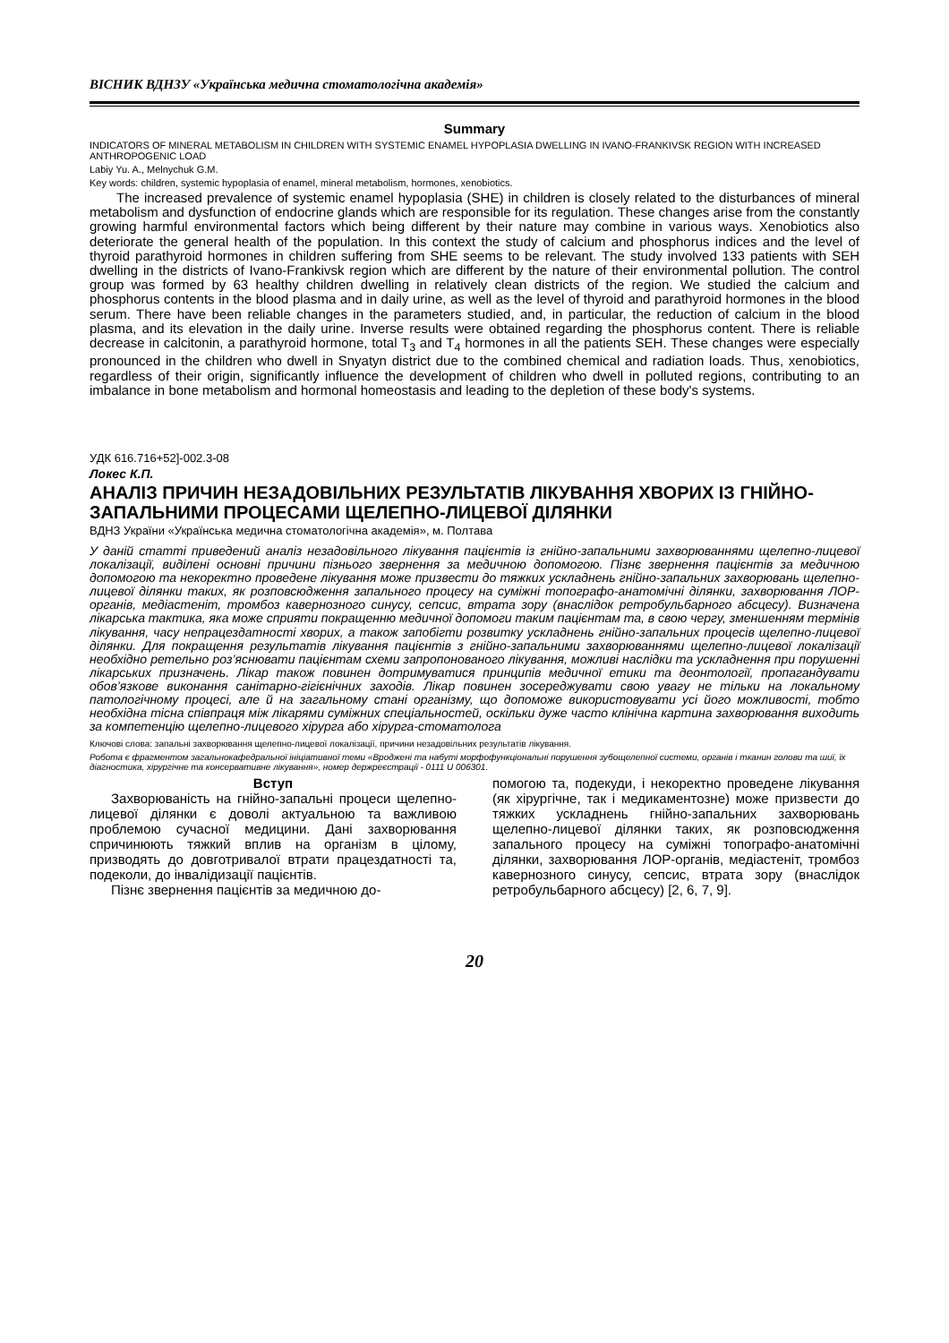ВІСНИК ВДНЗУ «Українська медична стоматологічна академія»
Summary
INDICATORS OF MINERAL METABOLISM IN CHILDREN WITH SYSTEMIC ENAMEL HYPOPLASIA DWELLING IN IVANO-FRANKIVSK REGION WITH INCREASED ANTHROPOGENIC LOAD
Labiy Yu. A., Melnychuk G.M.
Key words: children, systemic hypoplasia of enamel, mineral metabolism, hormones, xenobiotics.
The increased prevalence of systemic enamel hypoplasia (SHE) in children is closely related to the disturbances of mineral metabolism and dysfunction of endocrine glands which are responsible for its regulation. These changes arise from the constantly growing harmful environmental factors which being different by their nature may combine in various ways. Xenobiotics also deteriorate the general health of the population. In this context the study of calcium and phosphorus indices and the level of thyroid parathyroid hormones in children suffering from SHE seems to be relevant. The study involved 133 patients with SEH dwelling in the districts of Ivano-Frankivsk region which are different by the nature of their environmental pollution. The control group was formed by 63 healthy children dwelling in relatively clean districts of the region. We studied the calcium and phosphorus contents in the blood plasma and in daily urine, as well as the level of thyroid and parathyroid hormones in the blood serum. There have been reliable changes in the parameters studied, and, in particular, the reduction of calcium in the blood plasma, and its elevation in the daily urine. Inverse results were obtained regarding the phosphorus content. There is reliable decrease in calcitonin, a parathyroid hormone, total T<sub>3</sub> and T<sub>4</sub> hormones in all the patients SEH. These changes were especially pronounced in the children who dwell in Snyatyn district due to the combined chemical and radiation loads. Thus, xenobiotics, regardless of their origin, significantly influence the development of children who dwell in polluted regions, contributing to an imbalance in bone metabolism and hormonal homeostasis and leading to the depletion of these body's systems.
УДК 616.716+52]-002.3-08
Локес К.П.
АНАЛІЗ ПРИЧИН НЕЗАДОВІЛЬНИХ РЕЗУЛЬТАТІВ ЛІКУВАННЯ ХВОРИХ ІЗ ГНІЙНО-ЗАПАЛЬНИМИ ПРОЦЕСАМИ ЩЕЛЕПНО-ЛИЦЕВОЇ ДІЛЯНКИ
ВДНЗ України «Українська медична стоматологічна академія», м. Полтава
У даній статті приведений аналіз незадовільного лікування пацієнтів із гнійно-запальними захворюваннями щелепно-лицевої локалізації, виділені основні причини пізнього звернення за медичною допомогою. Пізнє звернення пацієнтів за медичною допомогою та некоректно проведене лікування може призвести до тяжких ускладнень гнійно-запальних захворювань щелепно-лицевої ділянки таких, як розповсюдження запального процесу на суміжні топографо-анатомічні ділянки, захворювання ЛОР-органів, медіастеніт, тромбоз кавернозного синусу, сепсис, втрата зору (внаслідок ретробульбарного абсцесу). Визначена лікарська тактика, яка може сприяти покращенню медичної допомоги таким пацієнтам та, в свою чергу, зменшенням термінів лікування, часу непрацездатності хворих, а також запобігти розвитку ускладнень гнійно-запальних процесів щелепно-лицевої ділянки. Для покращення результатів лікування пацієнтів з гнійно-запальними захворюваннями щелепно-лицевої локалізації необхідно ретельно роз’яснювати пацієнтам схеми запропонованого лікування, можливі наслідки та ускладнення при порушенні лікарських призначень. Лікар також повинен дотримуватися принципів медичної етики та деонтології, пропагандувати обов’язкове виконання санітарно-гігієнічних заходів. Лікар повинен зосереджувати свою увагу не тільки на локальному патологічному процесі, але й на загальному стані організму, що допоможе використовувати усі його можливості, тобто необхідна тісна співпраця між лікарями суміжних спеціальностей, оскільки дуже часто клінічна картина захворювання виходить за компетенцію щелепно-лицевого хірурга або хірурга-стоматолога
Ключові слова: запальні захворювання щелепно-лицевої локалізації, причини незадовільних результатів лікування.
Робота є фрагментом загальнокафедральної ініціативної теми «Вроджені та набуті морфофункціональні порушення зубощелепної системи, органів і тканин голови та шиї, їх діагностика, хірургічне та консервативне лікування», номер держреєстрації - 0111 U 006301.
Вступ
Захворюваність на гнійно-запальні процеси щелепно-лицевої ділянки є доволі актуальною та важливою проблемою сучасної медицини. Дані захворювання спричинюють тяжкий вплив на організм в цілому, призводять до довготривалої втрати працездатності та, подеколи, до інвалідизації пацієнтів.
Пізнє звернення пацієнтів за медичною до-
помогою та, подекуди, і некоректно проведене лікування (як хірургічне, так і медикаментозне) може призвести до тяжких ускладнень гнійно-запальних захворювань щелепно-лицевої ділянки таких, як розповсюдження запального процесу на суміжні топографо-анатомічні ділянки, захворювання ЛОР-органів, медіастеніт, тромбоз кавернозного синусу, сепсис, втрата зору (внаслідок ретробульбарного абсцесу) [2, 6, 7, 9].
20